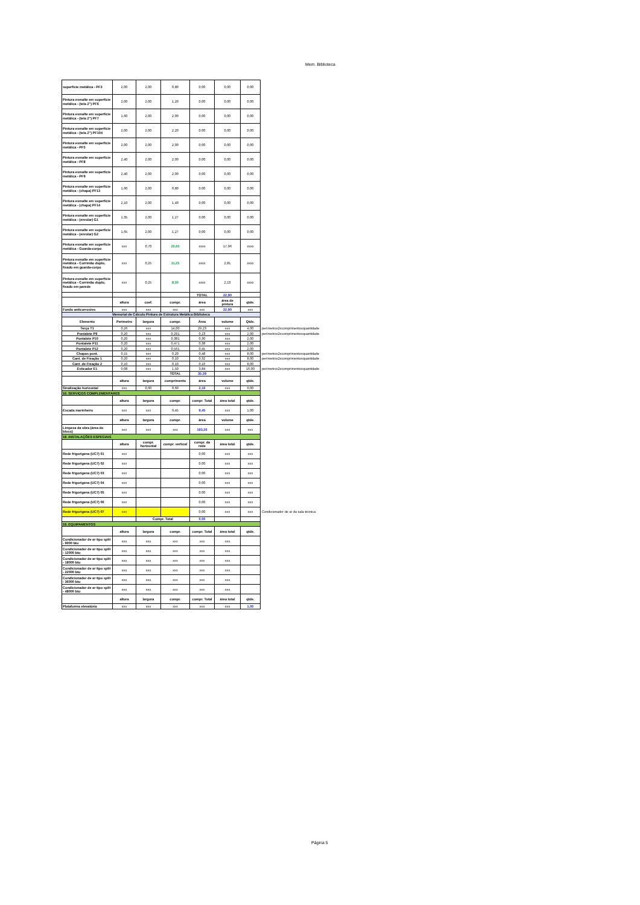Mem. Biblioteca
| superfície metálica - PF3 | 2,00 | 2,00 | 0,80 | 0,00 | 0,00 | 0,00 | |
| Pintura esmalte em superfície metálica - (tela 2") PF6 | 2,00 | 2,00 | 1,20 | 0,00 | 0,00 | 0,00 | |
| Pintura esmalte em superfície metálica - (tela 2") PF7 | 1,60 | 2,00 | 2,00 | 0,00 | 0,00 | 0,00 | |
| Pintura esmalte em superfície metálica - (tela 2") PF104 | 2,00 | 2,00 | 2,20 | 0,00 | 0,00 | 0,00 | |
| Pintura esmalte em superfície metálica - PF5 | 2,00 | 2,00 | 2,00 | 0,00 | 0,00 | 0,00 | |
| Pintura esmalte em superfície metálica - PF8 | 2,40 | 2,00 | 2,00 | 0,00 | 0,00 | 0,00 | |
| Pintura esmalte em superfície metálica - PF9 | 2,40 | 2,00 | 2,00 | 0,00 | 0,00 | 0,00 | |
| Pintura esmalte em superfície metálica - (chapa) PF13 | 1,60 | 2,00 | 0,80 | 0,00 | 0,00 | 0,00 | |
| Pintura esmalte em superfície metálica - (chapa) PF14 | 2,10 | 2,00 | 1,40 | 0,00 | 0,00 | 0,00 | |
| Pintura esmalte em superfície metálica - (enrolar) G1 | 1,35 | 2,00 | 1,27 | 0,00 | 0,00 | 0,00 | |
| Pintura esmalte em superfície metálica - (enrolar) G2 | 1,65 | 2,00 | 1,27 | 0,00 | 0,00 | 0,00 | |
| Pintura esmalte em superfície metálica - Guarda-corpo | xxx | 0,70 | 25,65 | xxxx | 17,96 | xxxx | |
| Pintura esmalte em superfície metálica - Corrimão duplo, fixado em guarda-corpo | xxx | 0,25 | 11,25 | xxxx | 2,81 | xxxx | |
| Pintura esmalte em superfície metálica - Corrimão duplo, fixado em parede | xxx | 0,25 | 8,50 | xxxx | 2,13 | xxxx | |
| | | | | TOTAL | 22,90 | | |
| | altura | coef. | compr. | área | área de pintura | qtde. | |
| Fundo anticorrosivo | xxx | xxx | xxx | xxx | 22,90 | xxx | |
| Memorial de Cálculo Pintura de Estrutura Metálica Biblioteca | | | | | | | |
| Elemento | Perímetro | largura | compr. | Área | volume | Qtde. | |
| Terça T1 | 0,26 | xxx | 14,00 | 29,23 | xxx | 4,00 | perímetrox2xcomprimentoxquantidade |
| Pontalete P9 | 0,20 | xxx | 0,291 | 0,23 | xxx | 2,00 | perímetrox2xcomprimentoxquantidade |
| Pontalete P10 | 0,20 | xxx | 0,381 | 0,30 | xxx | 2,00 | |
| Pontalete P11 | 0,20 | xxx | 0,471 | 0,38 | xxx | 2,00 | |
| Pontalete P12 | 0,20 | xxx | 0,561 | 0,45 | xxx | 2,00 | |
| Chapas pont. | 0,15 | xxx | 0,20 | 0,48 | xxx | 8,00 | perímetrox2xcomprimentoxquantidade |
| Cant. de Fixação 1 | 0,20 | xxx | 0,10 | 0,32 | xxx | 8,00 | perímetrox2xcomprimentoxquantidade |
| Cant. de Fixação 2 | 0,10 | xxx | 0,10 | 0,16 | xxx | 8,00 | |
| Esticador E1 | 0,08 | xxx | 1,50 | 3,84 | xxx | 16,00 | perímetrox2xcomprimentoxquantidade |
| | | | TOTAL | 35,39 | | | |
| | altura | largura | comprimento | área | volume | qtde. | |
| Sinalização horizontal | xxx | 0,60 | 0,60 | 2,16 | xxx | 6,00 | |
| 16. SERVIÇOS COMPLEMENTARES | | | | | | | |
| | altura | largura | compr. | compr. Total | área total | qtde. | |
| Escada marinheiro | xxx | xxx | 9,45 | 9,45 | xxx | 1,00 | |
| | altura | largura | compr. | área | volume | qtde. | |
| Limpeza da obra (área do bloco) | xxx | xxx | xxx | 193,26 | xxx | xxx | |
| 18. INSTALAÇÕES ESPECIAIS | | | | | | | |
| | altura | compr. horizontal | compr. vertical | compr. da rede | área total | qtde. | |
| Rede frigorígena (UC7) 01 | xxx | | | 0,00 | xxx | xxx | |
| Rede frigorígena (UC7) 02 | xxx | | | 0,00 | xxx | xxx | |
| Rede frigorígena (UC7) 03 | xxx | | | 0,00 | xxx | xxx | |
| Rede frigorígena (UC7) 04 | xxx | | | 0,00 | xxx | xxx | |
| Rede frigorígena (UC7) 05 | xxx | | | 0,00 | xxx | xxx | |
| Rede frigorígena (UC7) 06 | xxx | | | 0,00 | xxx | xxx | |
| Rede frigorígena (UC7) 07 | xxx | | | 0,00 | xxx | xxx | Condicionador de ar da sala técnica |
| | | Compr. Total | | 0,00 | | | |
| 19. EQUIPAMENTOS | | | | | | | |
| | altura | largura | compr. | compr. Total | área total | qtde. | |
| Condicionador de ar tipo split - 9000 btu | xxx | xxx | xxx | xxx | xxx | | |
| Condicionador de ar tipo split - 12000 btu | xxx | xxx | xxx | xxx | xxx | | |
| Condicionador de ar tipo split - 18000 btu | xxx | xxx | xxx | xxx | xxx | | |
| Condicionador de ar tipo split - 22000 btu | xxx | xxx | xxx | xxx | xxx | | |
| Condicionador de ar tipo split - 36000 btu | xxx | xxx | xxx | xxx | xxx | | |
| Condicionador de ar tipo split - 48000 btu | xxx | xxx | xxx | xxx | xxx | | |
| | altura | largura | compr. | compr. Total | área total | qtde. | |
| Plataforma elevatória | xxx | xxx | xxx | xxx | xxx | 1,00 | |
Página 5